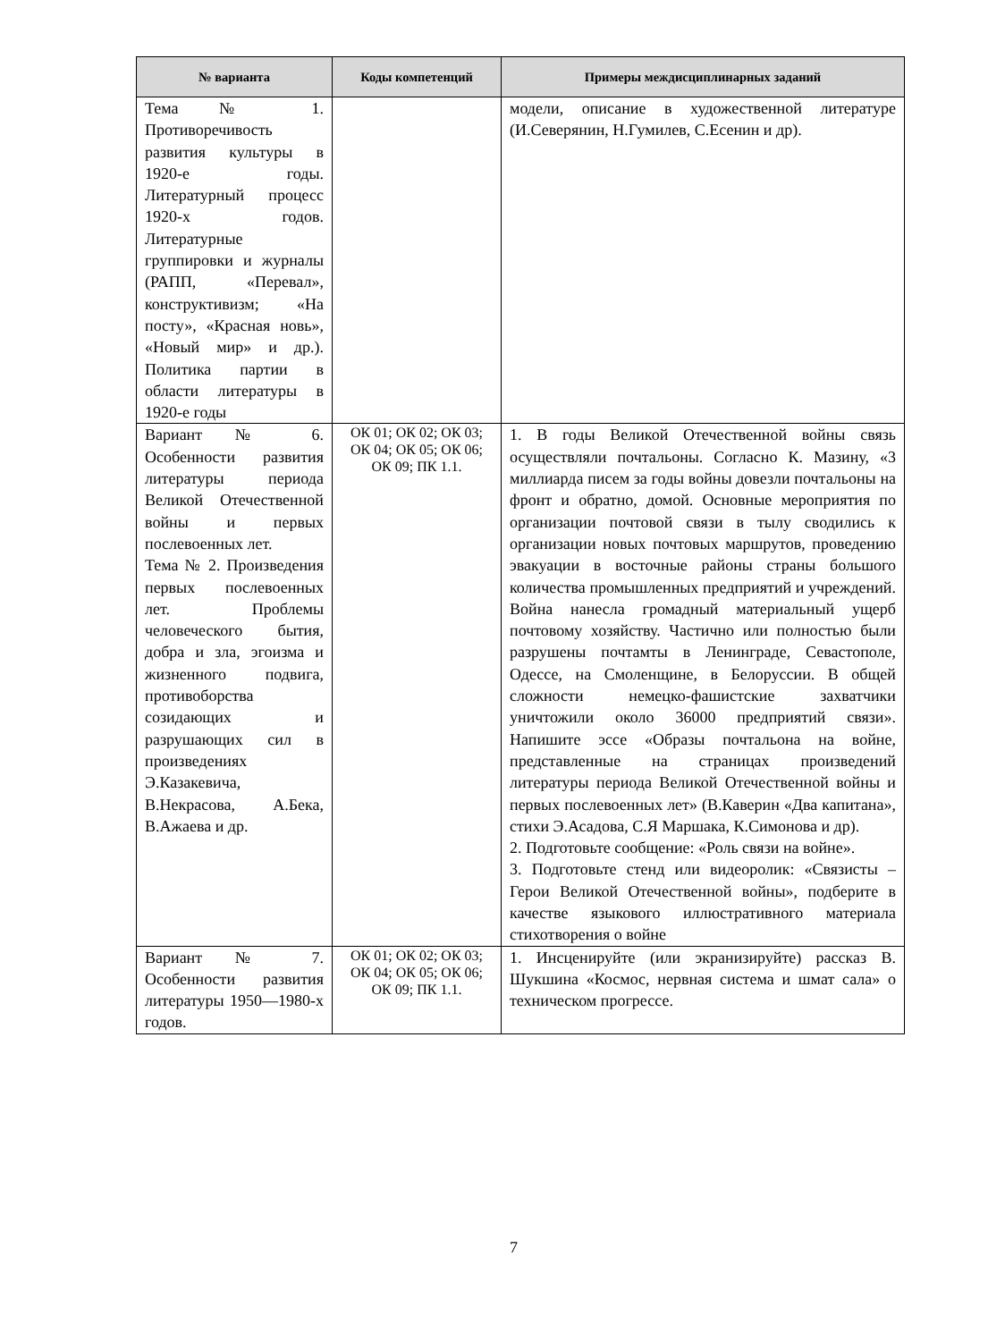| № варианта | Коды компетенций | Примеры междисциплинарных заданий |
| --- | --- | --- |
| Тема № 1. Противоречивость развития культуры в 1920-е годы. Литературный процесс 1920-х годов. Литературные группировки и журналы (РАПП, «Перевал», конструктивизм; «На посту», «Красная новь», «Новый мир» и др.). Политика партии в области литературы в 1920-е годы | | модели, описание в художественной литературе (И.Северянин, Н.Гумилев, С.Есенин и др). |
| Вариант № 6. Особенности развития литературы периода Великой Отечественной войны и первых послевоенных лет. Тема № 2. Произведения первых послевоенных лет. Проблемы человеческого бытия, добра и зла, эгоизма и жизненного подвига, противоборства созидающих и разрушающих сил в произведениях Э.Казакевича, В.Некрасова, А.Бека, В.Ажаева и др. | ОК 01; ОК 02; ОК 03; ОК 04; ОК 05; ОК 06; ОК 09; ПК 1.1. | 1. В годы Великой Отечественной войны связь осуществляли почтальоны. Согласно К. Мазину, «3 миллиарда писем за годы войны довезли почтальоны на фронт и обратно, домой. Основные мероприятия по организации почтовой связи в тылу сводились к организации новых почтовых маршрутов, проведению эвакуации в восточные районы страны большого количества промышленных предприятий и учреждений. Война нанесла громадный материальный ущерб почтовому хозяйству. Частично или полностью были разрушены почтамты в Ленинграде, Севастополе, Одессе, на Смоленщине, в Белоруссии. В общей сложности немецко-фашистские захватчики уничтожили около 36000 предприятий связи». Напишите эссе «Образы почтальона на войне, представленные на страницах произведений литературы периода Великой Отечественной войны и первых послевоенных лет» (В.Каверин «Два капитана», стихи Э.Асадова, С.Я Маршака, К.Симонова и др). 2. Подготовьте сообщение: «Роль связи на войне». 3. Подготовьте стенд или видеоролик: «Связисты –Герои Великой Отечественной войны», подберите в качестве языкового иллюстративного материала стихотворения о войне |
| Вариант № 7. Особенности развития литературы 1950—1980-х годов. | ОК 01; ОК 02; ОК 03; ОК 04; ОК 05; ОК 06; ОК 09; ПК 1.1. | 1. Инсценируйте (или экранизируйте) рассказ В. Шукшина «Космос, нервная система и шмат сала» о техническом прогрессе. |
7